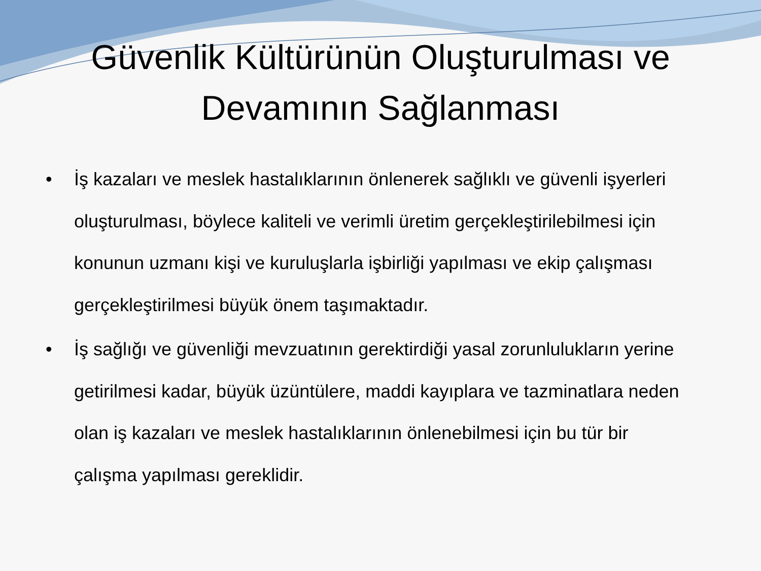Güvenlik Kültürünün Oluşturulması ve
Devamının Sağlanması
• İş kazaları ve meslek hastalıklarının önlenerek sağlıklı ve güvenli işyerleri oluşturulması, böylece kaliteli ve verimli üretim gerçekleştirilebilmesi için konunun uzmanı kişi ve kuruluşlarla işbirliği yapılması ve ekip çalışması gerçekleştirilmesi büyük önem taşımaktadır.
• İş sağlığı ve güvenliği mevzuatının gerektirdiği yasal zorunlulukların yerine getirilmesi kadar, büyük üzüntülere, maddi kayıplara ve tazminatlara neden olan iş kazaları ve meslek hastalıklarının önlenebilmesi için bu tür bir çalışma yapılması gereklidir.